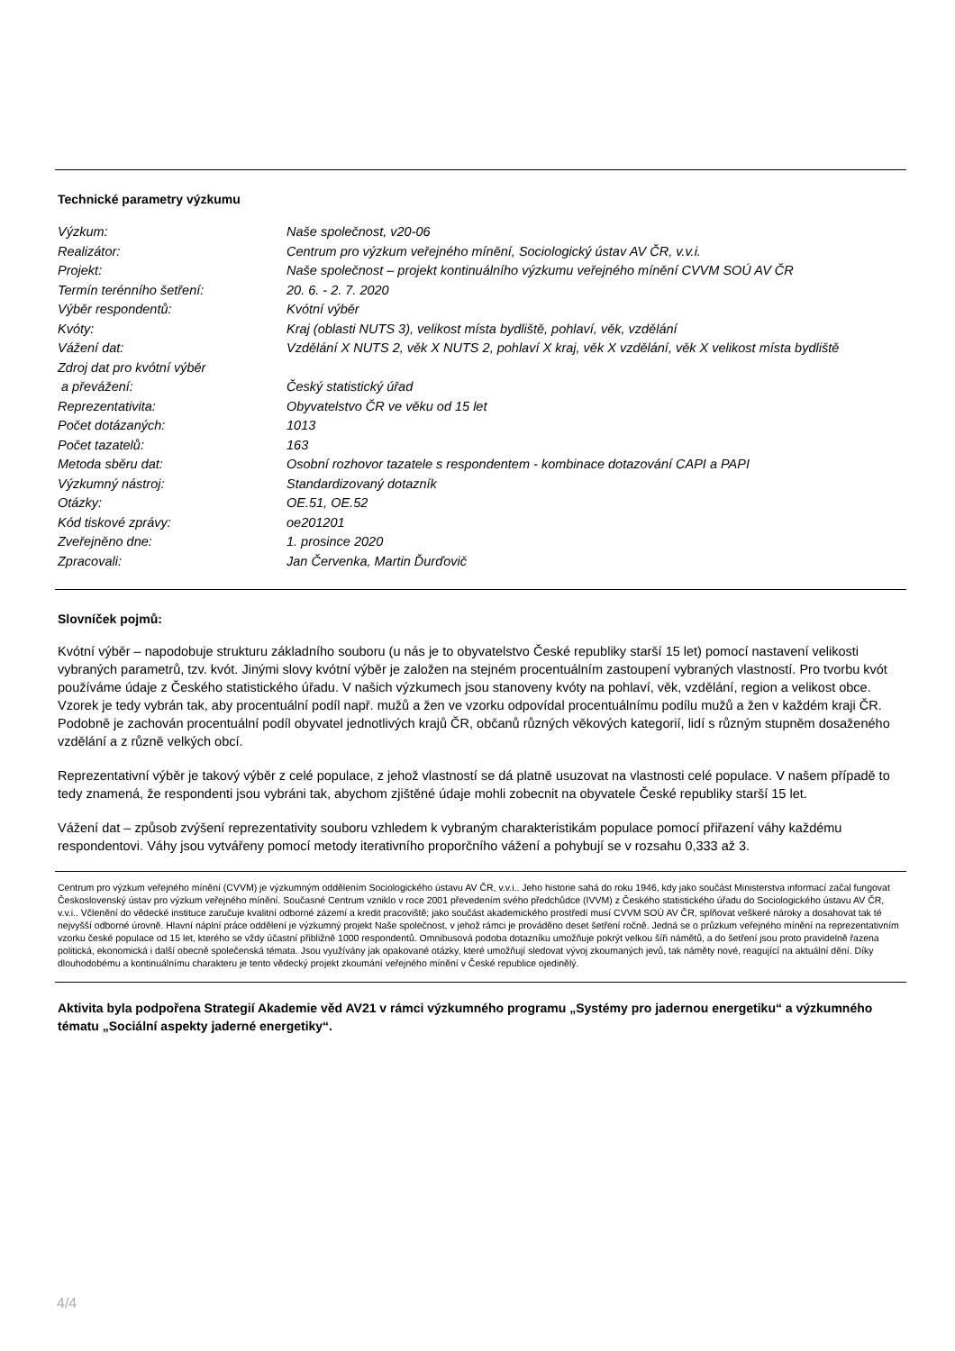Technické parametry výzkumu
| Výzkum: | Naše společnost, v20-06 |
| Realizátor: | Centrum pro výzkum veřejného mínění, Sociologický ústav AV ČR, v.v.i. |
| Projekt: | Naše společnost – projekt kontinuálního výzkumu veřejného mínění CVVM SOÚ AV ČR |
| Termín terénního šetření: | 20. 6. - 2. 7. 2020 |
| Výběr respondentů: | Kvótní výběr |
| Kvóty: | Kraj (oblasti NUTS 3), velikost místa bydliště, pohlaví, věk, vzdělání |
| Vážení dat: | Vzdělání X NUTS 2, věk X NUTS 2, pohlaví X kraj, věk X vzdělání, věk X velikost místa bydliště |
| Zdroj dat pro kvótní výběr a převážení: | Český statistický úřad |
| Reprezentativita: | Obyvatelstvo ČR ve věku od 15 let |
| Počet dotázaných: | 1013 |
| Počet tazatelů: | 163 |
| Metoda sběru dat: | Osobní rozhovor tazatele s respondentem - kombinace dotazování CAPI a PAPI |
| Výzkumný nástroj: | Standardizovaný dotazník |
| Otázky: | OE.51, OE.52 |
| Kód tiskové zprávy: | oe201201 |
| Zveřejněno dne: | 1. prosince 2020 |
| Zpracovali: | Jan Červenka, Martin Ďurďovič |
Slovníček pojmů:
Kvótní výběr – napodobuje strukturu základního souboru (u nás je to obyvatelstvo České republiky starší 15 let) pomocí nastavení velikosti vybraných parametrů, tzv. kvót. Jinými slovy kvótní výběr je založen na stejném procentuálním zastoupení vybraných vlastností. Pro tvorbu kvót používáme údaje z Českého statistického úřadu. V našich výzkumech jsou stanoveny kvóty na pohlaví, věk, vzdělání, region a velikost obce. Vzorek je tedy vybrán tak, aby procentuální podíl např. mužů a žen ve vzorku odpovídal procentuálnímu podílu mužů a žen v každém kraji ČR. Podobně je zachován procentuální podíl obyvatel jednotlivých krajů ČR, občanů různých věkových kategorií, lidí s různým stupněm dosaženého vzdělání a z různě velkých obcí.
Reprezentativní výběr je takový výběr z celé populace, z jehož vlastností se dá platně usuzovat na vlastnosti celé populace. V našem případě to tedy znamená, že respondenti jsou vybráni tak, abychom zjištěné údaje mohli zobecnit na obyvatele České republiky starší 15 let.
Vážení dat – způsob zvýšení reprezentativity souboru vzhledem k vybraným charakteristikám populace pomocí přiřazení váhy každému respondentovi. Váhy jsou vytvářeny pomocí metody iterativního proporčního vážení a pohybují se v rozsahu 0,333 až 3.
Centrum pro výzkum veřejného mínění (CVVM) je výzkumným oddělením Sociologického ústavu AV ČR, v.v.i.. Jeho historie sahá do roku 1946, kdy jako součást Ministerstva informací začal fungovat Československý ústav pro výzkum veřejného mínění. Současné Centrum vzniklo v roce 2001 převedením svého předchůdce (IVVM) z Českého statistického úřadu do Sociologického ústavu AV ČR, v.v.i.. Včlenění do vědecké instituce zaručuje kvalitní odborné zázemí a kredit pracoviště; jako součást akademického prostředí musí CVVM SOÚ AV ČR, splňovat veškeré nároky a dosahovat tak té nejvyšší odborné úrovně. Hlavní náplní práce oddělení je výzkumný projekt Naše společnost, v jehož rámci je prováděno deset šetření ročně. Jedná se o průzkum veřejného mínění na reprezentativním vzorku české populace od 15 let, kterého se vždy účastní přibližně 1000 respondentů. Omnibusová podoba dotazníku umožňuje pokrýt velkou šíři námětů, a do šetření jsou proto pravidelně řazena politická, ekonomická i další obecně společenská témata. Jsou využívány jak opakované otázky, které umožňují sledovat vývoj zkoumaných jevů, tak náměty nové, reagující na aktuální dění. Díky dlouhodobému a kontinuálnímu charakteru je tento vědecký projekt zkoumání veřejného mínění v České republice ojedinělý.
Aktivita byla podpořena Strategií Akademie věd AV21 v rámci výzkumného programu „Systémy pro jadernou energetiku“ a výzkumného tématu „Sociální aspekty jaderné energetiky“.
4/4